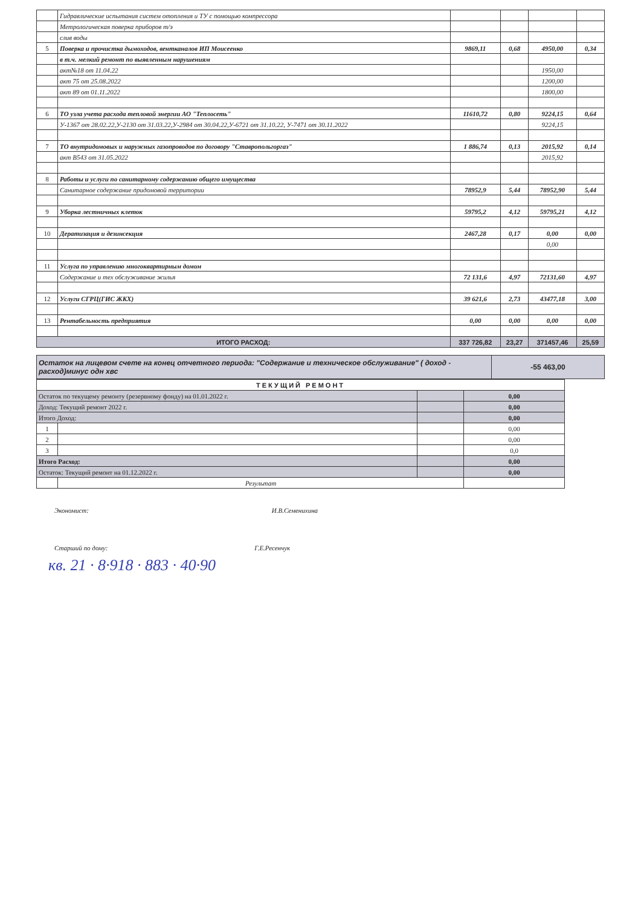| | Гидравлические испытания систем отопления и ТУ с помощью компрессора | | | | |
| | Метрологическая поверка приборов т/э | | | | |
| | слив воды | | | | |
| 5 | Поверка и прочистка дымоходов, вентканалов ИП Моисеенко | 9869,11 | 0,68 | 4950,00 | 0,34 |
| | в т.ч. мелкий ремонт по выявленным нарушениям | | | | |
| | акт№18 от 11.04.22 | | | 1950,00 | |
| | акт 75 от 25.08.2022 | | | 1200,00 | |
| | акт 89 от 01.11.2022 | | | 1800,00 | |
| 6 | ТО узла учета расхода тепловой энергии АО "Теплосеть" | 11610,72 | 0,80 | 9224,15 | 0,64 |
| | У-1367 от 28.02.22,У-2130 от 31.03.22,У-2984 от 30.04.22,У-6721 от 31.10.22, У-7471 от 30.11.2022 | | | 9224,15 | |
| 7 | ТО внутридомовых и наружных газопроводов по договору "Ставропольгоргаз" | 1 886,74 | 0,13 | 2015,92 | 0,14 |
| | акт В543 от 31.05.2022 | | | 2015,92 | |
| 8 | Работы и услуги по санитарному содержанию общего имущества | | | | |
| | Санитарное содержание придомовой территории | 78952,9 | 5,44 | 78952,90 | 5,44 |
| 9 | Уборка лестничных клеток | 59795,2 | 4,12 | 59795,21 | 4,12 |
| 10 | Дератизация и дезинсекция | 2467,28 | 0,17 | 0,00 | 0,00 |
| | | | | 0,00 | |
| 11 | Услуга по управлению многоквартирным домом | | | | |
| | Содержание и тех обслуживание жилья | 72 131,6 | 4,97 | 72131,60 | 4,97 |
| 12 | Услуги СГРЦ(ГИС ЖКХ) | 39 621,6 | 2,73 | 43477,18 | 3,00 |
| 13 | Рентабельность предприятия | 0,00 | 0,00 | 0,00 | 0,00 |
| ИТОГО РАСХОД: | | 337 726,82 | 23,27 | 371457,46 | 25,59 |
| Остаток на лицевом счете на конец отчетного периода: "Содержание и техническое обслуживание" ( доход - расход)минус одн хвс | -55 463,00 |
| ТЕКУЩИЙ РЕМОНТ | | | |
| Остаток по текущему ремонту (резервному фонду) на 01.01.2022 г. | | | 0,00 |
| Доход: Текущий ремонт 2022 г. | | | 0,00 |
| Итого Доход: | | | 0,00 |
| 1 | | | 0,00 |
| 2 | | | 0,00 |
| 3 | | | 0,0 |
| Итого Расход: | | | 0,00 |
| Остаток: Текущий ремонт на 01.12.2022 г. | | | 0,00 |
| | Результат | | |
Экономист: И.В.Семенихина
Старший по дому: Г.Е.Ресенчук
кв. 21 · 8·918 · 883 · 40·90